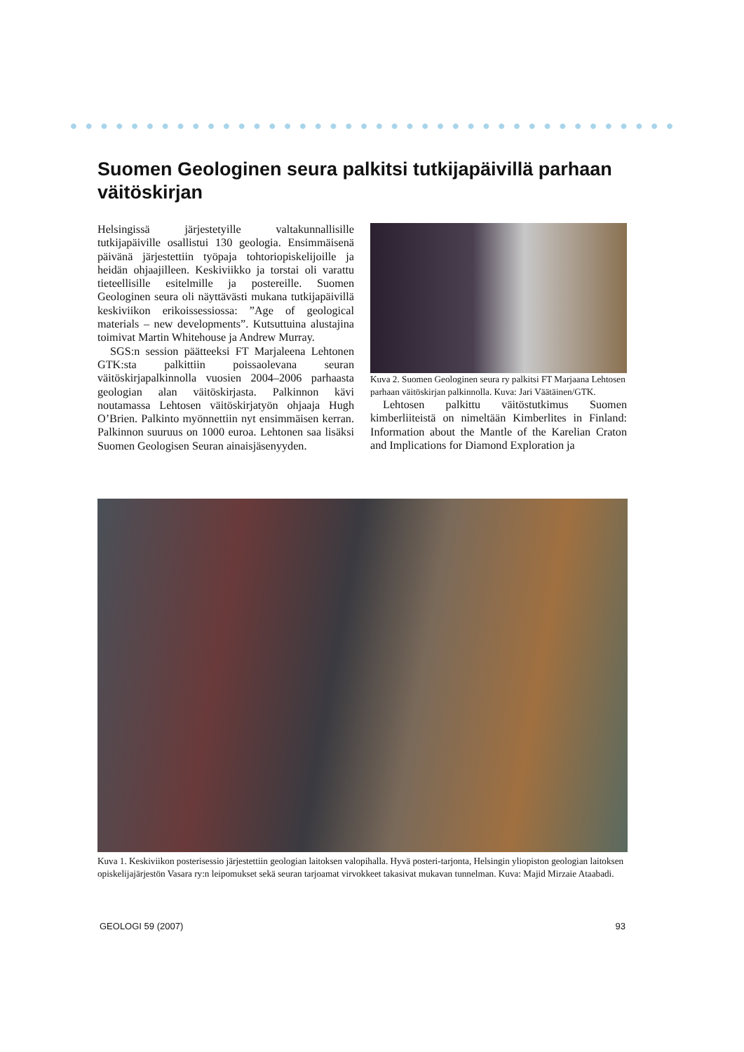Suomen Geologinen seura palkitsi tutkijapäivillä parhaan väitöskirjan
Helsingissä järjestetyille valtakunnallisille tutkijapäiville osallistui 130 geologia. Ensimmäisenä päivänä järjestettiin työpaja tohtoriopiskelijoille ja heidän ohjaajilleen. Keskiviikko ja torstai oli varattu tieteellisille esitelmille ja postereille. Suomen Geologinen seura oli näyttävästi mukana tutkijapäivillä keskiviikon erikoissessiossa: ”Age of geological materials – new developments”. Kutsuttuina alustajina toimivat Martin Whitehouse ja Andrew Murray.
SGS:n session päätteeksi FT Marjaleena Lehtonen GTK:sta palkittiin poissaolevana seuran väitöskirjapalkinnolla vuosien 2004–2006 parhaasta geologian alan väitöskirjasta. Palkinnon kävi noutamassa Lehtosen väitöskirjatyön ohjaaja Hugh O’Brien. Palkinto myönnettiin nyt ensimmäisen kerran. Palkinnon suuruus on 1000 euroa. Lehtonen saa lisäksi Suomen Geologisen Seuran ainaisjäsenyyden.
Kuva 2. Suomen Geologinen seura ry palkitsi FT Marjaana Lehtosen parhaan väitöskirjan palkinnolla. Kuva: Jari Väätäinen/GTK.
Lehtosen palkittu väitöstutkimus Suomen kimberliiteistä on nimeltään Kimberlites in Finland: Information about the Mantle of the Karelian Craton and Implications for Diamond Exploration ja
Kuva 1. Keskiviikon posterisessio järjestettiin geologian laitoksen valopihalla. Hyvä posteri-tarjonta, Helsingin yliopiston geologian laitoksen opiskelijajärjestön Vasara ry:n leipomukset sekä seuran tarjoamat virvokkeet takasivat mukavan tunnelman. Kuva: Majid Mirzaie Ataabadi.
GEOLOGI 59 (2007) 93